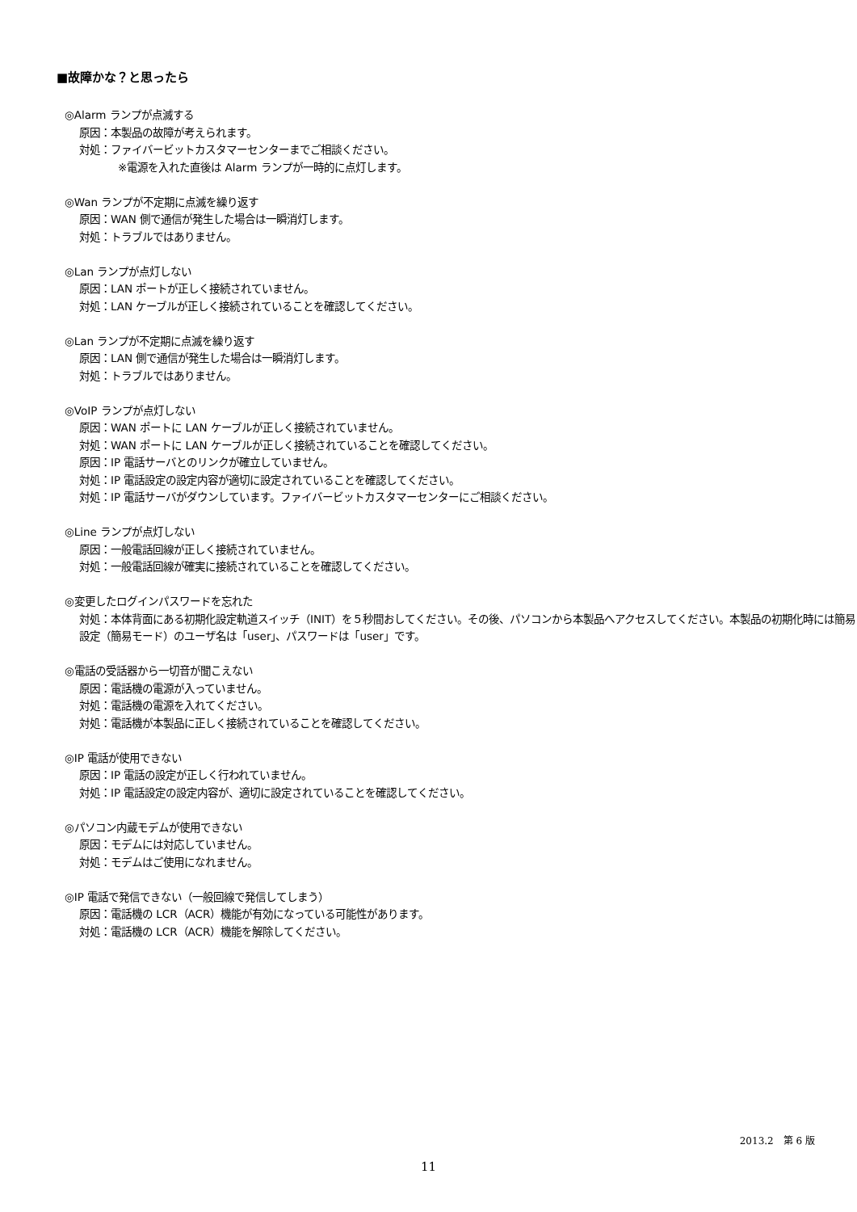■故障かな？と思ったら
◎Alarm ランプが点滅する
原因：本製品の故障が考えられます。
対処：ファイバービットカスタマーセンターまでご相談ください。
※電源を入れた直後は Alarm ランプが一時的に点灯します。
◎Wan ランプが不定期に点滅を繰り返す
原因：WAN 側で通信が発生した場合は一瞬消灯します。
対処：トラブルではありません。
◎Lan ランプが点灯しない
原因：LAN ポートが正しく接続されていません。
対処：LAN ケーブルが正しく接続されていることを確認してください。
◎Lan ランプが不定期に点滅を繰り返す
原因：LAN 側で通信が発生した場合は一瞬消灯します。
対処：トラブルではありません。
◎VoIP ランプが点灯しない
原因：WAN ポートに LAN ケーブルが正しく接続されていません。
対処：WAN ポートに LAN ケーブルが正しく接続されていることを確認してください。
原因：IP 電話サーバとのリンクが確立していません。
対処：IP 電話設定の設定内容が適切に設定されていることを確認してください。
対処：IP 電話サーバがダウンしています。ファイバービットカスタマーセンターにご相談ください。
◎Line ランプが点灯しない
原因：一般電話回線が正しく接続されていません。
対処：一般電話回線が確実に接続されていることを確認してください。
◎変更したログインパスワードを忘れた
対処：本体背面にある初期化設定軌道スイッチ（INIT）を５秒間おしてください。その後、パソコンから本製品へアクセスしてください。本製品の初期化時には簡易設定（簡易モード）のユーザ名は「user」、パスワードは「user」です。
◎電話の受話器から一切音が聞こえない
原因：電話機の電源が入っていません。
対処：電話機の電源を入れてください。
対処：電話機が本製品に正しく接続されていることを確認してください。
◎IP 電話が使用できない
原因：IP 電話の設定が正しく行われていません。
対処：IP 電話設定の設定内容が、適切に設定されていることを確認してください。
◎パソコン内蔵モデムが使用できない
原因：モデムには対応していません。
対処：モデムはご使用になれません。
◎IP 電話で発信できない（一般回線で発信してしまう）
原因：電話機の LCR（ACR）機能が有効になっている可能性があります。
対処：電話機の LCR（ACR）機能を解除してください。
2013.2　第 6 版
11